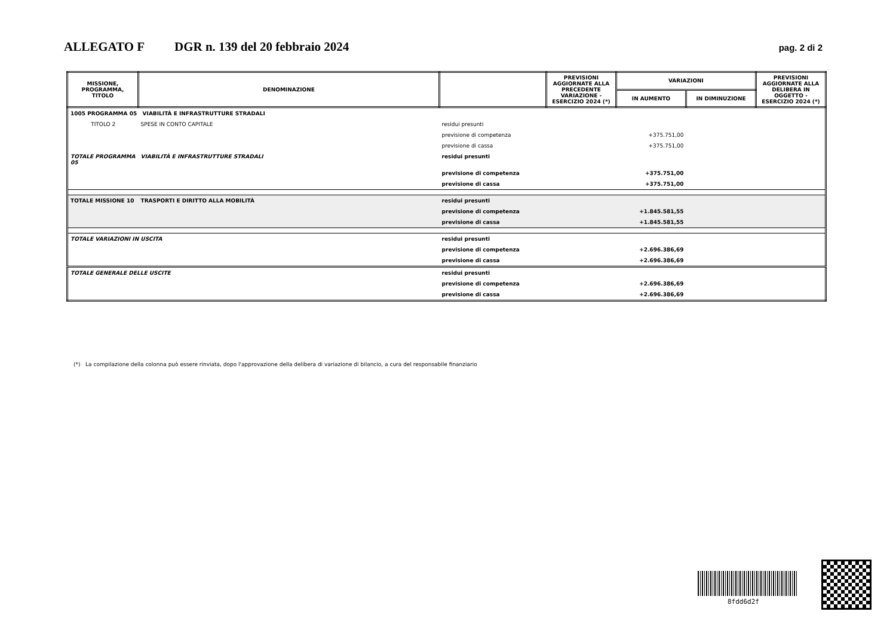ALLEGATO F DGR n. 139 del 20 febbraio 2024 pag. 2 di 2
| MISSIONE, PROGRAMMA, TITOLO | DENOMINAZIONE | | PREVISIONI AGGIORNATE ALLA PRECEDENTE VARIAZIONE - ESERCIZIO 2024 (*) | VARIAZIONI | | PREVISIONI AGGIORNATE ALLA DELIBERA IN OGGETTO - ESERCIZIO 2024 (*) |
| --- | --- | --- | --- | --- | --- | --- |
| | | | | IN AUMENTO | IN DIMINUZIONE | |
| 1005 PROGRAMMA 05 VIABILITÀ E INFRASTRUTTURE STRADALI | | | | | | |
| TITOLO 2 | SPESE IN CONTO CAPITALE | residui presunti | | | | |
| | | previsione di competenza | | +375.751,00 | | |
| | | previsione di cassa | | +375.751,00 | | |
| TOTALE PROGRAMMA 05 | VIABILITÀ E INFRASTRUTTURE STRADALI | residui presunti | | | | |
| | | previsione di competenza | | +375.751,00 | | |
| | | previsione di cassa | | +375.751,00 | | |
| TOTALE MISSIONE 10 | TRASPORTI E DIRITTO ALLA MOBILITÀ | residui presunti | | | | |
| | | previsione di competenza | | +1.845.581,55 | | |
| | | previsione di cassa | | +1.845.581,55 | | |
| TOTALE VARIAZIONI IN USCITA | | residui presunti | | | | |
| | | previsione di competenza | | +2.696.386,69 | | |
| | | previsione di cassa | | +2.696.386,69 | | |
| TOTALE GENERALE DELLE USCITE | | residui presunti | | | | |
| | | previsione di competenza | | +2.696.386,69 | | |
| | | previsione di cassa | | +2.696.386,69 | | |
(*) La compilazione della colonna può essere rinviata, dopo l'approvazione della delibera di variazione di bilancio, a cura del responsabile finanziario
8fdd6d2f